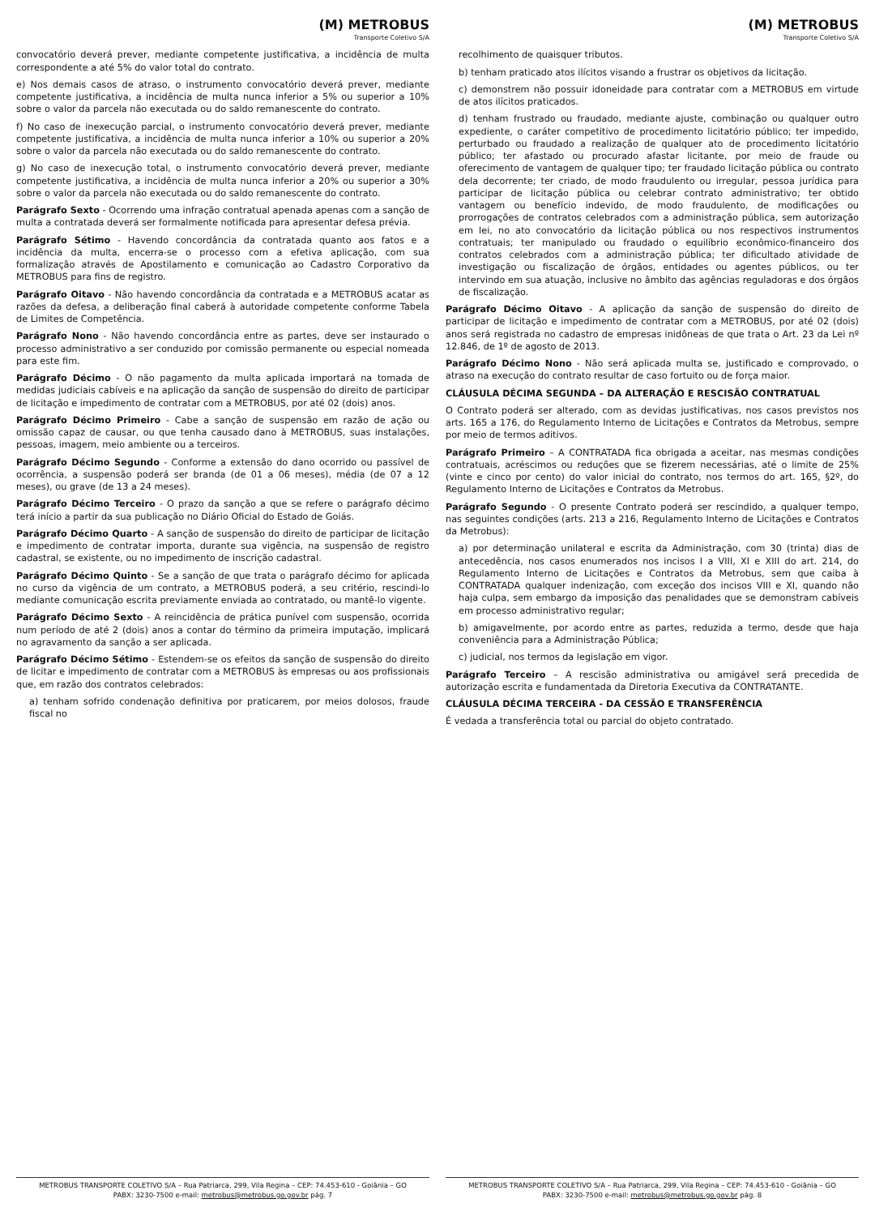(M) METROBUS
Transporte Coletivo S/A
convocatório deverá prever, mediante competente justificativa, a incidência de multa correspondente a até 5% do valor total do contrato.
e) Nos demais casos de atraso, o instrumento convocatório deverá prever, mediante competente justificativa, a incidência de multa nunca inferior a 5% ou superior a 10% sobre o valor da parcela não executada ou do saldo remanescente do contrato.
f) No caso de inexecução parcial, o instrumento convocatório deverá prever, mediante competente justificativa, a incidência de multa nunca inferior a 10% ou superior a 20% sobre o valor da parcela não executada ou do saldo remanescente do contrato.
g) No caso de inexecução total, o instrumento convocatório deverá prever, mediante competente justificativa, a incidência de multa nunca inferior a 20% ou superior a 30% sobre o valor da parcela não executada ou do saldo remanescente do contrato.
Parágrafo Sexto - Ocorrendo uma infração contratual apenada apenas com a sanção de multa a contratada deverá ser formalmente notificada para apresentar defesa prévia.
Parágrafo Sétimo - Havendo concordância da contratada quanto aos fatos e a incidência da multa, encerra-se o processo com a efetiva aplicação, com sua formalização através de Apostilamento e comunicação ao Cadastro Corporativo da METROBUS para fins de registro.
Parágrafo Oitavo - Não havendo concordância da contratada e a METROBUS acatar as razões da defesa, a deliberação final caberá à autoridade competente conforme Tabela de Limites de Competência.
Parágrafo Nono - Não havendo concordância entre as partes, deve ser instaurado o processo administrativo a ser conduzido por comissão permanente ou especial nomeada para este fim.
Parágrafo Décimo - O não pagamento da multa aplicada importará na tomada de medidas judiciais cabíveis e na aplicação da sanção de suspensão do direito de participar de licitação e impedimento de contratar com a METROBUS, por até 02 (dois) anos.
Parágrafo Décimo Primeiro - Cabe a sanção de suspensão em razão de ação ou omissão capaz de causar, ou que tenha causado dano à METROBUS, suas instalações, pessoas, imagem, meio ambiente ou a terceiros.
Parágrafo Décimo Segundo - Conforme a extensão do dano ocorrido ou passível de ocorrência, a suspensão poderá ser branda (de 01 a 06 meses), média (de 07 a 12 meses), ou grave (de 13 a 24 meses).
Parágrafo Décimo Terceiro - O prazo da sanção a que se refere o parágrafo décimo terá início a partir da sua publicação no Diário Oficial do Estado de Goiás.
Parágrafo Décimo Quarto - A sanção de suspensão do direito de participar de licitação e impedimento de contratar importa, durante sua vigência, na suspensão de registro cadastral, se existente, ou no impedimento de inscrição cadastral.
Parágrafo Décimo Quinto - Se a sanção de que trata o parágrafo décimo for aplicada no curso da vigência de um contrato, a METROBUS poderá, a seu critério, rescindi-lo mediante comunicação escrita previamente enviada ao contratado, ou mantê-lo vigente.
Parágrafo Décimo Sexto - A reincidência de prática punível com suspensão, ocorrida num período de até 2 (dois) anos a contar do término da primeira imputação, implicará no agravamento da sanção a ser aplicada.
Parágrafo Décimo Sétimo - Estendem-se os efeitos da sanção de suspensão do direito de licitar e impedimento de contratar com a METROBUS às empresas ou aos profissionais que, em razão dos contratos celebrados:
a) tenham sofrido condenação definitiva por praticarem, por meios dolosos, fraude fiscal no
METROBUS TRANSPORTE COLETIVO S/A – Rua Patriarca, 299, Vila Regina – CEP: 74.453-610 - Goiânia – GO
PABX: 3230-7500 e-mail: metrobus@metrobus.go.gov.br pág. 7
(M) METROBUS
Transporte Coletivo S/A
recolhimento de quaisquer tributos.
b) tenham praticado atos ilícitos visando a frustrar os objetivos da licitação.
c) demonstrem não possuir idoneidade para contratar com a METROBUS em virtude de atos ilícitos praticados.
d) tenham frustrado ou fraudado, mediante ajuste, combinação ou qualquer outro expediente, o caráter competitivo de procedimento licitatório público; ter impedido, perturbado ou fraudado a realização de qualquer ato de procedimento licitatório público; ter afastado ou procurado afastar licitante, por meio de fraude ou oferecimento de vantagem de qualquer tipo; ter fraudado licitação pública ou contrato dela decorrente; ter criado, de modo fraudulento ou irregular, pessoa jurídica para participar de licitação pública ou celebrar contrato administrativo; ter obtido vantagem ou benefício indevido, de modo fraudulento, de modificações ou prorrogações de contratos celebrados com a administração pública, sem autorização em lei, no ato convocatório da licitação pública ou nos respectivos instrumentos contratuais; ter manipulado ou fraudado o equilíbrio econômico-financeiro dos contratos celebrados com a administração pública; ter dificultado atividade de investigação ou fiscalização de órgãos, entidades ou agentes públicos, ou ter intervindo em sua atuação, inclusive no âmbito das agências reguladoras e dos órgãos de fiscalização.
Parágrafo Décimo Oitavo - A aplicação da sanção de suspensão do direito de participar de licitação e impedimento de contratar com a METROBUS, por até 02 (dois) anos será registrada no cadastro de empresas inidôneas de que trata o Art. 23 da Lei nº 12.846, de 1º de agosto de 2013.
Parágrafo Décimo Nono - Não será aplicada multa se, justificado e comprovado, o atraso na execução do contrato resultar de caso fortuito ou de força maior.
CLÁUSULA DÉCIMA SEGUNDA – DA ALTERAÇÃO E RESCISÃO CONTRATUAL
O Contrato poderá ser alterado, com as devidas justificativas, nos casos previstos nos arts. 165 a 176, do Regulamento Interno de Licitações e Contratos da Metrobus, sempre por meio de termos aditivos.
Parágrafo Primeiro – A CONTRATADA fica obrigada a aceitar, nas mesmas condições contratuais, acréscimos ou reduções que se fizerem necessárias, até o limite de 25% (vinte e cinco por cento) do valor inicial do contrato, nos termos do art. 165, §2º, do Regulamento Interno de Licitações e Contratos da Metrobus.
Parágrafo Segundo - O presente Contrato poderá ser rescindido, a qualquer tempo, nas seguintes condições (arts. 213 a 216, Regulamento Interno de Licitações e Contratos da Metrobus):
a) por determinação unilateral e escrita da Administração, com 30 (trinta) dias de antecedência, nos casos enumerados nos incisos I a VIII, XI e XIII do art. 214, do Regulamento Interno de Licitações e Contratos da Metrobus, sem que caiba à CONTRATADA qualquer indenização, com exceção dos incisos VIII e XI, quando não haja culpa, sem embargo da imposição das penalidades que se demonstram cabíveis em processo administrativo regular;
b) amigavelmente, por acordo entre as partes, reduzida a termo, desde que haja conveniência para a Administração Pública;
c) judicial, nos termos da legislação em vigor.
Parágrafo Terceiro – A rescisão administrativa ou amigável será precedida de autorização escrita e fundamentada da Diretoria Executiva da CONTRATANTE.
CLÁUSULA DÉCIMA TERCEIRA - DA CESSÃO E TRANSFERÊNCIA
É vedada a transferência total ou parcial do objeto contratado.
METROBUS TRANSPORTE COLETIVO S/A – Rua Patriarca, 299, Vila Regina – CEP: 74.453-610 - Goiânia – GO
PABX: 3230-7500 e-mail: metrobus@metrobus.go.gov.br pág. 8